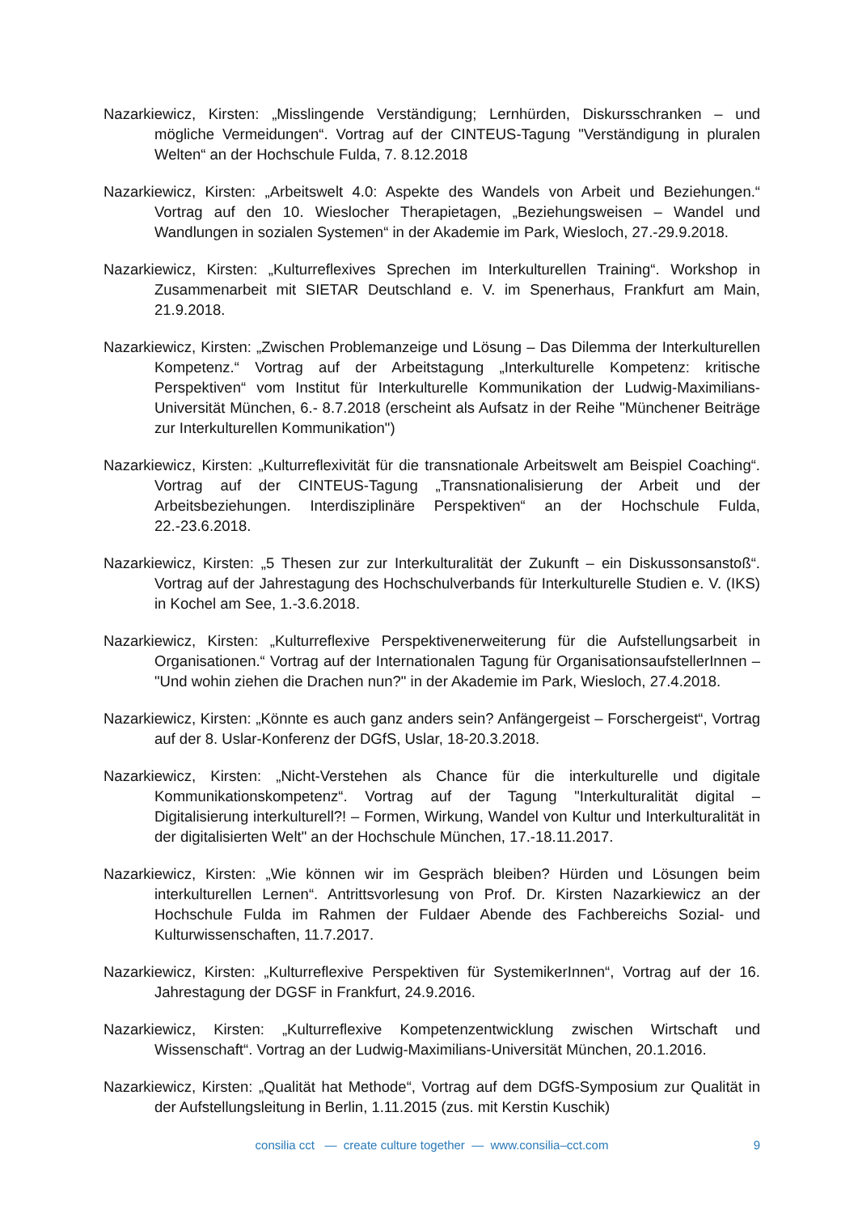Nazarkiewicz, Kirsten: „Misslingende Verständigung; Lernhürden, Diskursschranken – und mögliche Vermeidungen“. Vortrag auf der CINTEUS-Tagung "Verständigung in pluralen Welten“ an der Hochschule Fulda, 7. 8.12.2018
Nazarkiewicz, Kirsten: „Arbeitswelt 4.0: Aspekte des Wandels von Arbeit und Beziehungen.“ Vortrag auf den 10. Wieslocher Therapietagen, „Beziehungsweisen – Wandel und Wandlungen in sozialen Systemen“ in der Akademie im Park, Wiesloch, 27.-29.9.2018.
Nazarkiewicz, Kirsten: „Kulturreflexives Sprechen im Interkulturellen Training“. Workshop in Zusammenarbeit mit SIETAR Deutschland e. V. im Spenerhaus, Frankfurt am Main, 21.9.2018.
Nazarkiewicz, Kirsten: „Zwischen Problemanzeige und Lösung – Das Dilemma der Interkulturellen Kompetenz.“ Vortrag auf der Arbeitstagung „Interkulturelle Kompetenz: kritische Perspektiven“ vom Institut für Interkulturelle Kommunikation der Ludwig-Maximilians-Universität München, 6.- 8.7.2018 (erscheint als Aufsatz in der Reihe "Münchener Beiträge zur Interkulturellen Kommunikation")
Nazarkiewicz, Kirsten: „Kulturreflexivität für die transnationale Arbeitswelt am Beispiel Coaching“. Vortrag auf der CINTEUS-Tagung „Transnationalisierung der Arbeit und der Arbeitsbeziehungen. Interdisziplinäre Perspektiven“ an der Hochschule Fulda, 22.-23.6.2018.
Nazarkiewicz, Kirsten: „5 Thesen zur zur Interkulturalität der Zukunft – ein Diskussonsanstoß“. Vortrag auf der Jahrestagung des Hochschulverbands für Interkulturelle Studien e. V. (IKS) in Kochel am See, 1.-3.6.2018.
Nazarkiewicz, Kirsten: „Kulturreflexive Perspektivenerweiterung für die Aufstellungsarbeit in Organisationen.“ Vortrag auf der Internationalen Tagung für OrganisationsaufstellerInnen – "Und wohin ziehen die Drachen nun?" in der Akademie im Park, Wiesloch, 27.4.2018.
Nazarkiewicz, Kirsten: „Könnte es auch ganz anders sein? Anfängergeist – Forschergeist“, Vortrag auf der 8. Uslar-Konferenz der DGfS, Uslar, 18-20.3.2018.
Nazarkiewicz, Kirsten: „Nicht-Verstehen als Chance für die interkulturelle und digitale Kommunikationskompetenz“. Vortrag auf der Tagung "Interkulturalität digital – Digitalisierung interkulturell?! – Formen, Wirkung, Wandel von Kultur und Interkulturalität in der digitalisierten Welt" an der Hochschule München, 17.-18.11.2017.
Nazarkiewicz, Kirsten: „Wie können wir im Gespräch bleiben? Hürden und Lösungen beim interkulturellen Lernen“. Antrittsvorlesung von Prof. Dr. Kirsten Nazarkiewicz an der Hochschule Fulda im Rahmen der Fuldaer Abende des Fachbereichs Sozial- und Kulturwissenschaften, 11.7.2017.
Nazarkiewicz, Kirsten: „Kulturreflexive Perspektiven für SystemikerInnen“, Vortrag auf der 16. Jahrestagung der DGSF in Frankfurt, 24.9.2016.
Nazarkiewicz, Kirsten: „Kulturreflexive Kompetenzentwicklung zwischen Wirtschaft und Wissenschaft“. Vortrag an der Ludwig-Maximilians-Universität München, 20.1.2016.
Nazarkiewicz, Kirsten: „Qualität hat Methode“, Vortrag auf dem DGfS-Symposium zur Qualität in der Aufstellungsleitung in Berlin, 1.11.2015 (zus. mit Kerstin Kuschik)
consilia cct — create culture together — www.consilia–cct.com
9